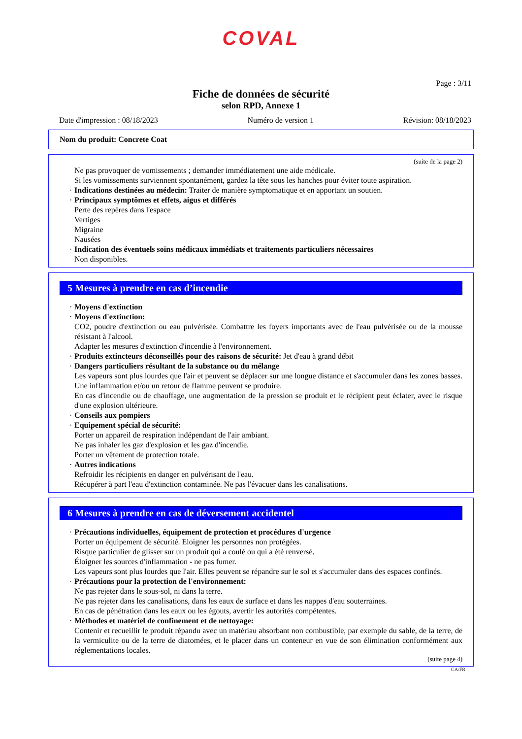COVAL
Page : 3/11
Fiche de données de sécurité
selon RPD, Annexe 1
Date d'impression : 08/18/2023 Numéro de version 1 Révision: 08/18/2023
Nom du produit: Concrete Coat
(suite de la page 2)
Ne pas provoquer de vomissements ; demander immédiatement une aide médicale.
Si les vomissements surviennent spontanément, gardez la tête sous les hanches pour éviter toute aspiration.
Indications destinées au médecin: Traiter de manière symptomatique et en apportant un soutien.
Principaux symptômes et effets, aigus et différés
Perte des repères dans l'espace
Vertiges
Migraine
Nausées
Indication des éventuels soins médicaux immédiats et traitements particuliers nécessaires
Non disponibles.
5 Mesures à prendre en cas d’incendie
Moyens d'extinction
Moyens d'extinction:
CO2, poudre d'extinction ou eau pulvérisée. Combattre les foyers importants avec de l'eau pulvérisée ou de la mousse résistant à l'alcool.
Adapter les mesures d'extinction d'incendie à l'environnement.
Produits extincteurs déconseillés pour des raisons de sécurité: Jet d'eau à grand débit
Dangers particuliers résultant de la substance ou du mélange
Les vapeurs sont plus lourdes que l'air et peuvent se déplacer sur une longue distance et s'accumuler dans les zones basses. Une inflammation et/ou un retour de flamme peuvent se produire.
En cas d'incendie ou de chauffage, une augmentation de la pression se produit et le récipient peut éclater, avec le risque d'une explosion ultérieure.
Conseils aux pompiers
Equipement spécial de sécurité:
Porter un appareil de respiration indépendant de l'air ambiant.
Ne pas inhaler les gaz d'explosion et les gaz d'incendie.
Porter un vêtement de protection totale.
Autres indications
Refroidir les récipients en danger en pulvérisant de l'eau.
Récupérer à part l'eau d'extinction contaminée. Ne pas l'évacuer dans les canalisations.
6 Mesures à prendre en cas de déversement accidentel
Précautions individuelles, équipement de protection et procédures d'urgence
Porter un équipement de sécurité. Eloigner les personnes non protégées.
Risque particulier de glisser sur un produit qui a coulé ou qui a été renversé.
Éloigner les sources d'inflammation - ne pas fumer.
Les vapeurs sont plus lourdes que l'air. Elles peuvent se répandre sur le sol et s'accumuler dans des espaces confinés.
Précautions pour la protection de l'environnement:
Ne pas rejeter dans le sous-sol, ni dans la terre.
Ne pas rejeter dans les canalisations, dans les eaux de surface et dans les nappes d'eau souterraines.
En cas de pénétration dans les eaux ou les égouts, avertir les autorités compétentes.
Méthodes et matériel de confinement et de nettoyage:
Contenir et recueillir le produit répandu avec un matériau absorbant non combustible, par exemple du sable, de la terre, de la vermiculite ou de la terre de diatomées, et le placer dans un conteneur en vue de son élimination conformément aux réglementations locales.
(suite page 4)
CA/FR